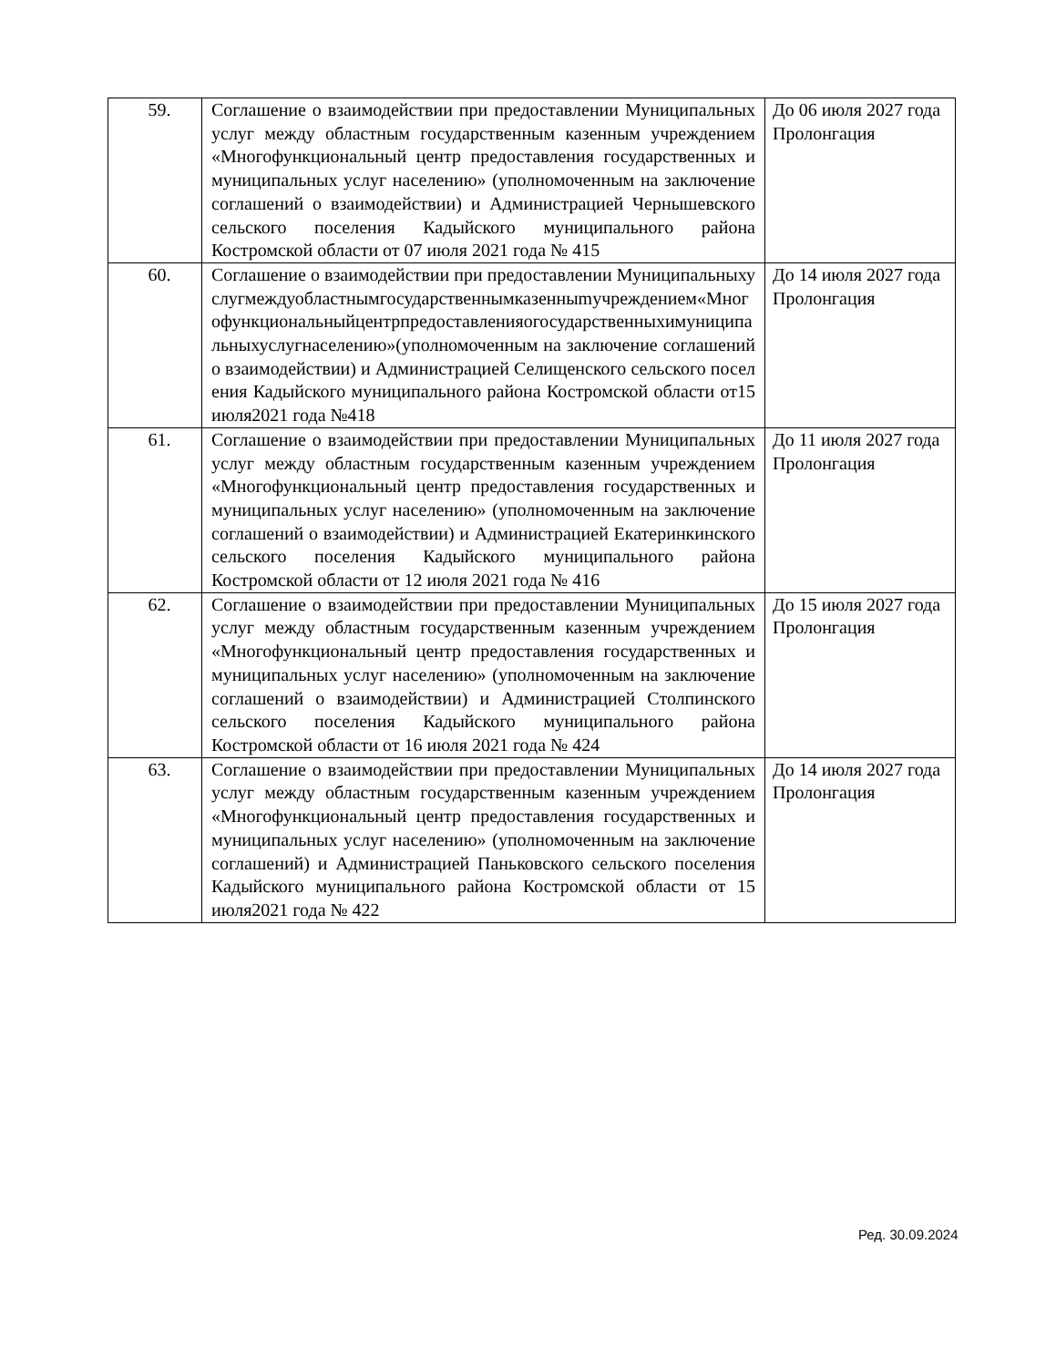| 59. | Соглашение о взаимодействии при предоставлении Муниципальных услуг между областным государственным казенным учреждением «Многофункциональный центр предоставления государственных и муниципальных услуг населению» (уполномоченным на заключение соглашений о взаимодействии) и Администрацией Чернышевского сельского поселения Кадыйского муниципального района Костромской области от 07 июля 2021 года № 415 | До 06 июля 2027 года Пролонгация |
| 60. | Соглашение о взаимодействии при предоставлении Муниципальныхуслугмеждуобластнымгосударственнымказенныmучреждением«Многофункциональныйцентрпредоставленияогосударственныхимуниципальныхуслугнаселению»(уполномоченным на заключение соглашений о взаимодействии) и Администрацией Селищенского сельского поселения Кадыйского муниципального района Костромской области от15 июля2021 года №418 | До 14 июля 2027 года Пролонгация |
| 61. | Соглашение о взаимодействии при предоставлении Муниципальных услуг между областным государственным казенным учреждением «Многофункциональный центр предоставления государственных и муниципальных услуг населению» (уполномоченным на заключение соглашений о взаимодействии) и Администрацией Екатеринкинского сельского поселения Кадыйского муниципального района Костромской области от 12 июля 2021 года № 416 | До 11 июля 2027 года Пролонгация |
| 62. | Соглашение о взаимодействии при предоставлении Муниципальных услуг между областным государственным казенным учреждением «Многофункциональный центр предоставления государственных и муниципальных услуг населению» (уполномоченным на заключение соглашений о взаимодействии) и Администрацией Столпинского сельского поселения Кадыйского муниципального района Костромской области от 16 июля 2021 года № 424 | До 15 июля 2027 года Пролонгация |
| 63. | Соглашение о взаимодействии при предоставлении Муниципальных услуг между областным государственным казенным учреждением «Многофункциональный центр предоставления государственных и муниципальных услуг населению» (уполномоченным на заключение соглашений) и Администрацией Паньковского сельского поселения Кадыйского муниципального района Костромской области от 15 июля2021 года № 422 | До 14 июля 2027 года Пролонгация |
Ред. 30.09.2024